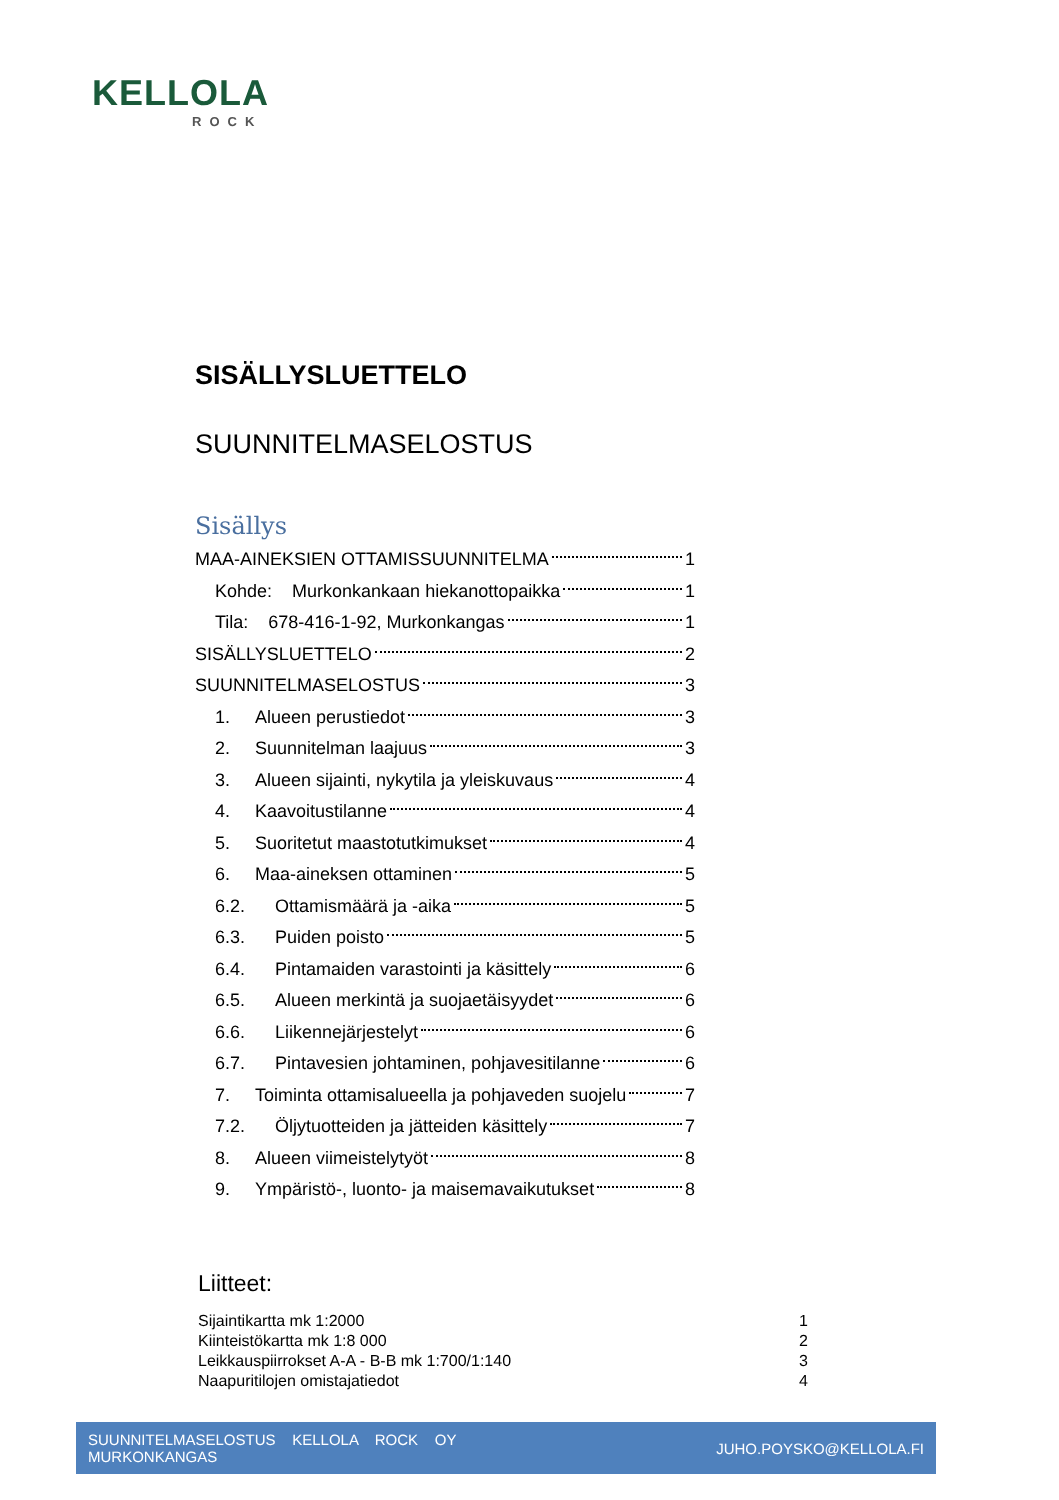KELLOLA
ROCK
SISÄLLYSLUETTELO
SUUNNITELMASELOSTUS
Sisällys
MAA-AINEKSIEN OTTAMISSUUNNITELMA 1
Kohde: Murkonkankaan hiekanottopaikka 1
Tila: 678-416-1-92, Murkonkangas 1
SISÄLLYSLUETTELO 2
SUUNNITELMASELOSTUS 3
1. Alueen perustiedot 3
2. Suunnitelman laajuus 3
3. Alueen sijainti, nykytila ja yleiskuvaus 4
4. Kaavoitustilanne 4
5. Suoritetut maastotutkimukset 4
6. Maa-aineksen ottaminen 5
6.2. Ottamismäärä ja -aika 5
6.3. Puiden poisto 5
6.4. Pintamaiden varastointi ja käsittely 6
6.5. Alueen merkintä ja suojaetäisyydet 6
6.6. Liikennejärjestelyt 6
6.7. Pintavesien johtaminen, pohjavesitilanne 6
7. Toiminta ottamisalueella ja pohjaveden suojelu 7
7.2. Öljytuotteiden ja jätteiden käsittely 7
8. Alueen viimeistelytyöt 8
9. Ympäristö-, luonto- ja maisemavaikutukset 8
Liitteet:
Sijaintikartta mk 1:2000 1
Kiinteistökartta mk 1:8 000 2
Leikkauspiirrokset A-A - B-B mk 1:700/1:140 3
Naapuritilojen omistajatiedot 4
SUUNNITELMASELOSTUS KELLOLA ROCK OY
MURKONKANGAS JUHO.POYSKO@KELLOLA.FI